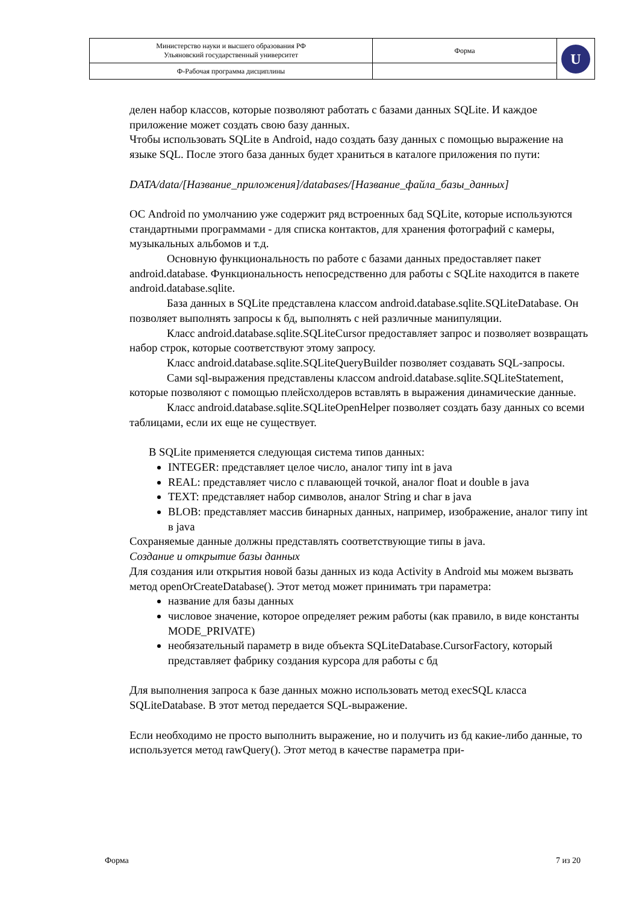| Министерство науки и высшего образования РФ Ульяновский государственный университет | Форма | U |
| Ф-Рабочая программа дисциплины | | |
делен набор классов, которые позволяют работать с базами данных SQLite. И каждое приложение может создать свою базу данных.
Чтобы использовать SQLite в Android, надо создать базу данных с помощью выражение на языке SQL. После этого база данных будет храниться в каталоге приложения по пути:
DATA/data/[Название_приложения]/databases/[Название_файла_базы_данных]
ОС Android по умолчанию уже содержит ряд встроенных бад SQLite, которые используются стандартными программами - для списка контактов, для хранения фотографий с камеры, музыкальных альбомов и т.д.
Основную функциональность по работе с базами данных предоставляет пакет android.database. Функциональность непосредственно для работы с SQLite находится в пакете android.database.sqlite.
База данных в SQLite представлена классом android.database.sqlite.SQLiteDatabase. Он позволяет выполнять запросы к бд, выполнять с ней различные манипуляции.
Класс android.database.sqlite.SQLiteCursor предоставляет запрос и позволяет возвращать набор строк, которые соответствуют этому запросу.
Класс android.database.sqlite.SQLiteQueryBuilder позволяет создавать SQL-запросы.
Сами sql-выражения представлены классом android.database.sqlite.SQLiteStatement, которые позволяют с помощью плейсхолдеров вставлять в выражения динамические данные.
Класс android.database.sqlite.SQLiteOpenHelper позволяет создать базу данных со всеми таблицами, если их еще не существует.
В SQLite применяется следующая система типов данных:
INTEGER: представляет целое число, аналог типу int в java
REAL: представляет число с плавающей точкой, аналог float и double в java
TEXT: представляет набор символов, аналог String и char в java
BLOB: представляет массив бинарных данных, например, изображение, аналог типу int в java
Сохраняемые данные должны представлять соответствующие типы в java.
Создание и открытие базы данных
Для создания или открытия новой базы данных из кода Activity в Android мы можем вызвать метод openOrCreateDatabase(). Этот метод может принимать три параметра:
название для базы данных
числовое значение, которое определяет режим работы (как правило, в виде константы MODE_PRIVATE)
необязательный параметр в виде объекта SQLiteDatabase.CursorFactory, который представляет фабрику создания курсора для работы с бд
Для выполнения запроса к базе данных можно использовать метод execSQL класса SQLiteDatabase. В этот метод передается SQL-выражение.
Если необходимо не просто выполнить выражение, но и получить из бд какие-либо данные, то используется метод rawQuery(). Этот метод в качестве параметра при-
Форма 7 из 20